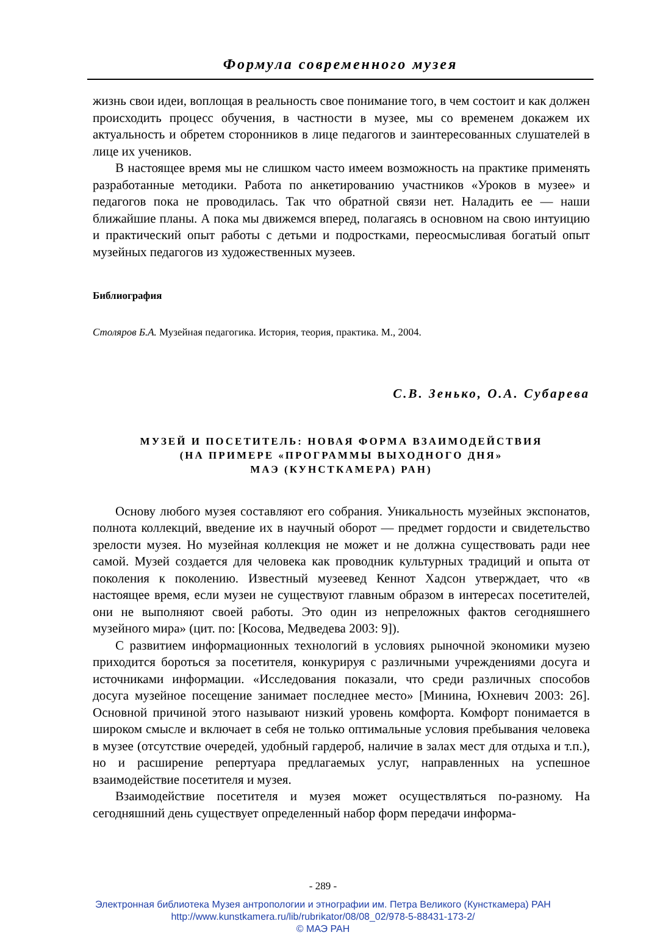Формула современного музея
жизнь свои идеи, воплощая в реальность свое понимание того, в чем состоит и как должен происходить процесс обучения, в частности в музее, мы со временем докажем их актуальность и обретем сторонников в лице педагогов и заинтересованных слушателей в лице их учеников.
В настоящее время мы не слишком часто имеем возможность на практике применять разработанные методики. Работа по анкетированию участников «Уроков в музее» и педагогов пока не проводилась. Так что обратной связи нет. Наладить ее — наши ближайшие планы. А пока мы движемся вперед, полагаясь в основном на свою интуицию и практический опыт работы с детьми и подростками, переосмысливая богатый опыт музейных педагогов из художественных музеев.
Библиография
Столяров Б.А. Музейная педагогика. История, теория, практика. М., 2004.
С.В. Зенько, О.А. Субарева
МУЗЕЙ И ПОСЕТИТЕЛЬ: НОВАЯ ФОРМА ВЗАИМОДЕЙСТВИЯ
(НА ПРИМЕРЕ «ПРОГРАММЫ ВЫХОДНОГО ДНЯ»
МАЭ (КУНСТКАМЕРА) РАН)
Основу любого музея составляют его собрания. Уникальность музейных экспонатов, полнота коллекций, введение их в научный оборот — предмет гордости и свидетельство зрелости музея. Но музейная коллекция не может и не должна существовать ради нее самой. Музей создается для человека как проводник культурных традиций и опыта от поколения к поколению. Известный музеевед Кеннот Хадсон утверждает, что «в настоящее время, если музеи не существуют главным образом в интересах посетителей, они не выполняют своей работы. Это один из непреложных фактов сегодняшнего музейного мира» (цит. по: [Косова, Медведева 2003: 9]).
С развитием информационных технологий в условиях рыночной экономики музею приходится бороться за посетителя, конкурируя с различными учреждениями досуга и источниками информации. «Исследования показали, что среди различных способов досуга музейное посещение занимает последнее место» [Минина, Юхневич 2003: 26]. Основной причиной этого называют низкий уровень комфорта. Комфорт понимается в широком смысле и включает в себя не только оптимальные условия пребывания человека в музее (отсутствие очередей, удобный гардероб, наличие в залах мест для отдыха и т.п.), но и расширение репертуара предлагаемых услуг, направленных на успешное взаимодействие посетителя и музея.
Взаимодействие посетителя и музея может осуществляться по-разному. На сегодняшний день существует определенный набор форм передачи информа-
- 289 -
Электронная библиотека Музея антропологии и этнографии им. Петра Великого (Кунсткамера) РАН
http://www.kunstkamera.ru/lib/rubrikator/08/08_02/978-5-88431-173-2/
© МАЭ РАН